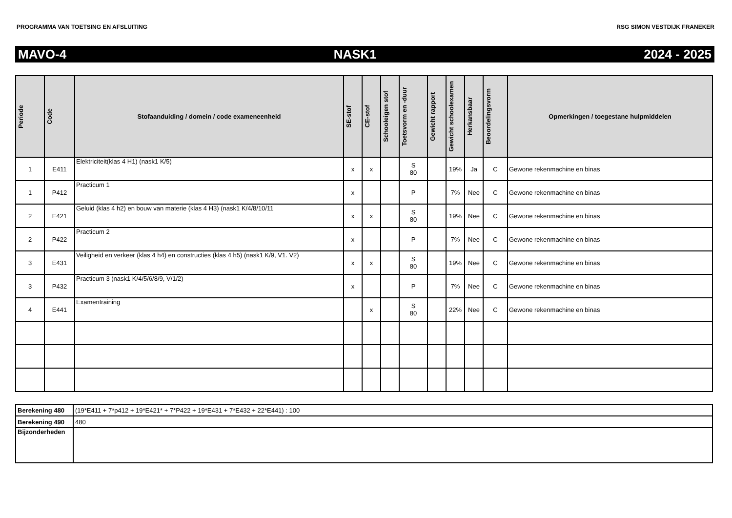PROGRAMMA VAN TOETSING EN AFSLUITING RSG SIMON VESTDIJK FRANEKER
MAVO-4 NASK1 2024 - 2025
| Periode | Code | Stofaanduiding / domein / code exameneenheid | SE-stof | CE-stof | Schooleigen stof | Toetsvorm en -duur | Gewicht rapport | Gewicht schoolexamen | Herkansbaar | Beoordelingsvorm | Opmerkingen / toegestane hulpmiddelen |
| --- | --- | --- | --- | --- | --- | --- | --- | --- | --- | --- | --- |
| 1 | E411 | Elektriciteit(klas 4 H1) (nask1 K/5) | x | x | | S 80 | | 19% | Ja | C | Gewone rekenmachine en binas |
| 1 | P412 | Practicum 1 | x | | | P | | 7% | Nee | C | Gewone rekenmachine en binas |
| 2 | E421 | Geluid (klas 4 h2) en bouw van materie (klas 4 H3) (nask1 K/4/8/10/11 | x | x | | S 80 | | 19% | Nee | C | Gewone rekenmachine en binas |
| 2 | P422 | Practicum 2 | x | | | P | | 7% | Nee | C | Gewone rekenmachine en binas |
| 3 | E431 | Veiligheid en verkeer (klas 4 h4) en constructies (klas 4 h5) (nask1 K/9, V1. V2) | x | x | | S 80 | | 19% | Nee | C | Gewone rekenmachine en binas |
| 3 | P432 | Practicum 3 (nask1 K/4/5/6/8/9, V/1/2) | x | | | P | | 7% | Nee | C | Gewone rekenmachine en binas |
| 4 | E441 | Examentraining | | x | | S 80 | | 22% | Nee | C | Gewone rekenmachine en binas |
| Berekening 480 | (19*E411 + 7*p412 + 19*E421* + 7*P422 + 19*E431 + 7*E432 + 22*E441) : 100 |
| Berekening 490 | 480 |
| Bijzonderheden | |